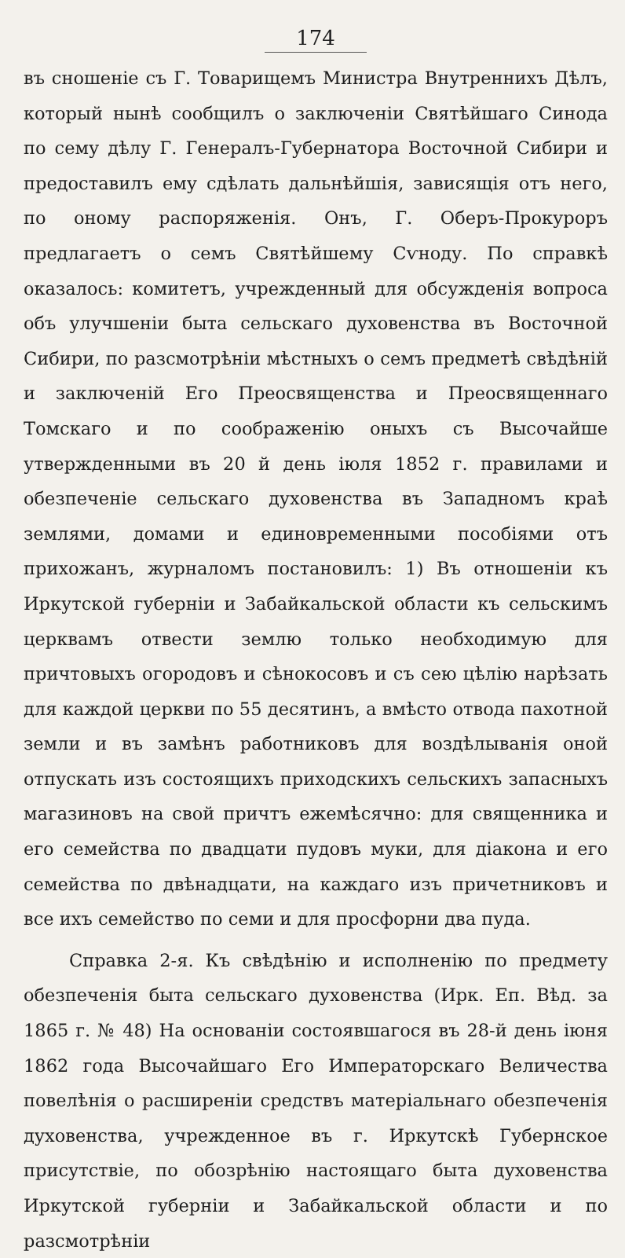174
въ сношеніе съ Г. Товарищемъ Министра Внутреннихъ Дѣлъ, который нынѣ сообщилъ о заключеніи Святѣйшаго Синода по сему дѣлу Г. Генералъ-Губернатора Восточной Сибири и предоставилъ ему сдѣлать дальнѣйшія, зависящія отъ него, по оному распоряженія. Онъ, Г. Оберъ-Прокуроръ предлагаетъ о семъ Святѣйшему Сѵноду. По справкѣ оказалось: комитетъ, учрежденный для обсужденія вопроса объ улучшеніи быта сельскаго духовенства въ Восточной Сибири, по разсмотрѣніи мѣстныхъ о семъ предметѣ свѣдѣній и заключеній Его Преосвященства и Преосвященнаго Томскаго и по соображенію оныхъ съ Высочайше утвержденными въ 20 й день іюля 1852 г. правилами и обезпеченіе сельскаго духовенства въ Западномъ краѣ землями, домами и единовременными пособіями отъ прихожанъ, журналомъ постановилъ: 1) Въ отношеніи къ Иркутской губерніи и Забайкальской области къ сельскимъ церквамъ отвести землю только необходимую для причтовыхъ огородовъ и сѣнокосовъ и съ сею цѣлію нарѣзать для каждой церкви по 55 десятинъ, а вмѣсто отвода пахотной земли и въ замѣнъ работниковъ для воздѣлыванія оной отпускать изъ состоящихъ приходскихъ сельскихъ запасныхъ магазиновъ на свой причтъ ежемѣсячно: для священника и его семейства по двадцати пудовъ муки, для діакона и его семейства по двѣнадцати, на каждаго изъ причетниковъ и все ихъ семейство по семи и для просфорни два пуда.
Справка 2-я. Къ свѣдѣнію и исполненію по предмету обезпеченія быта сельскаго духовенства (Ирк. Еп. Вѣд. за 1865 г. № 48) На основаніи состоявшагося въ 28-й день іюня 1862 года Высочайшаго Его Императорскаго Величества повелѣнія о расширеніи средствъ матеріальнаго обезпеченія духовенства, учрежденное въ г. Иркутскѣ Губернское присутствіе, по обозрѣнію настоящаго быта духовенства Иркутской губерніи и Забайкальской области и по разсмотрѣніи